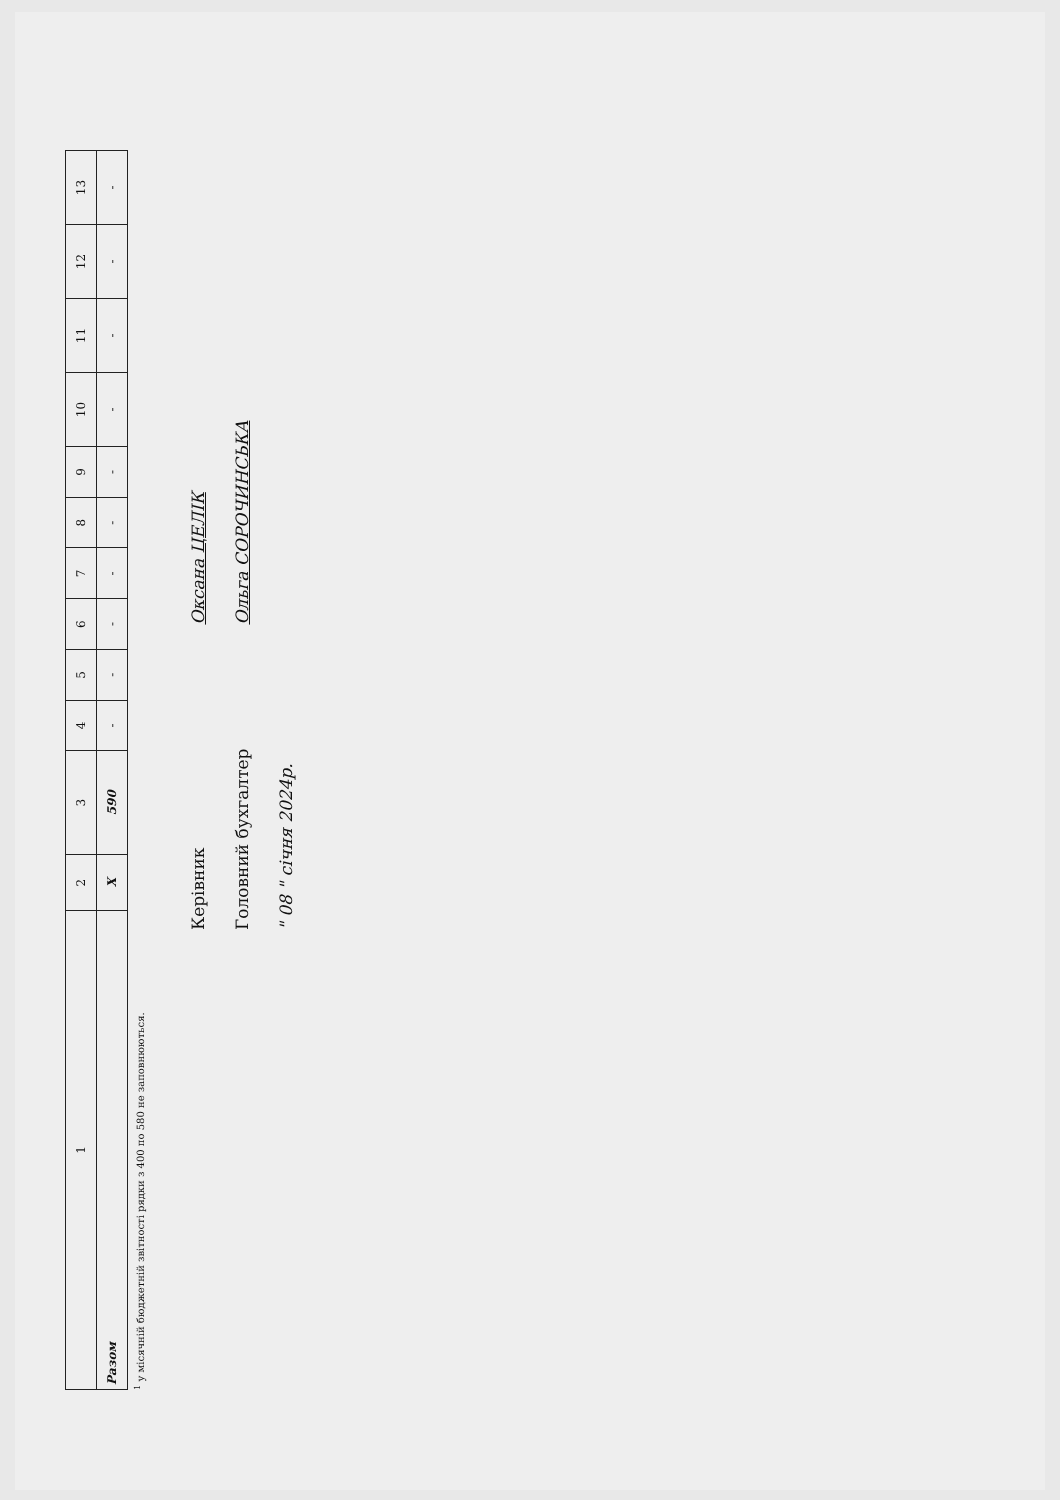| 1 | 2 | 3 | 4 | 5 | 6 | 7 | 8 | 9 | 10 | 11 | 12 | 13 |
| Разом | Х | 590 | - | - | - | - | - | - | - | - | - | - |
<sup>1</sup> у місячній бюджетній звітності рядки з 400 по 580 не заповнюються.
Керівник Оксана ЦЕЛІК
Головний бухгалтер Ольга СОРОЧИНСЬКА
" 08 " січня 2024р.